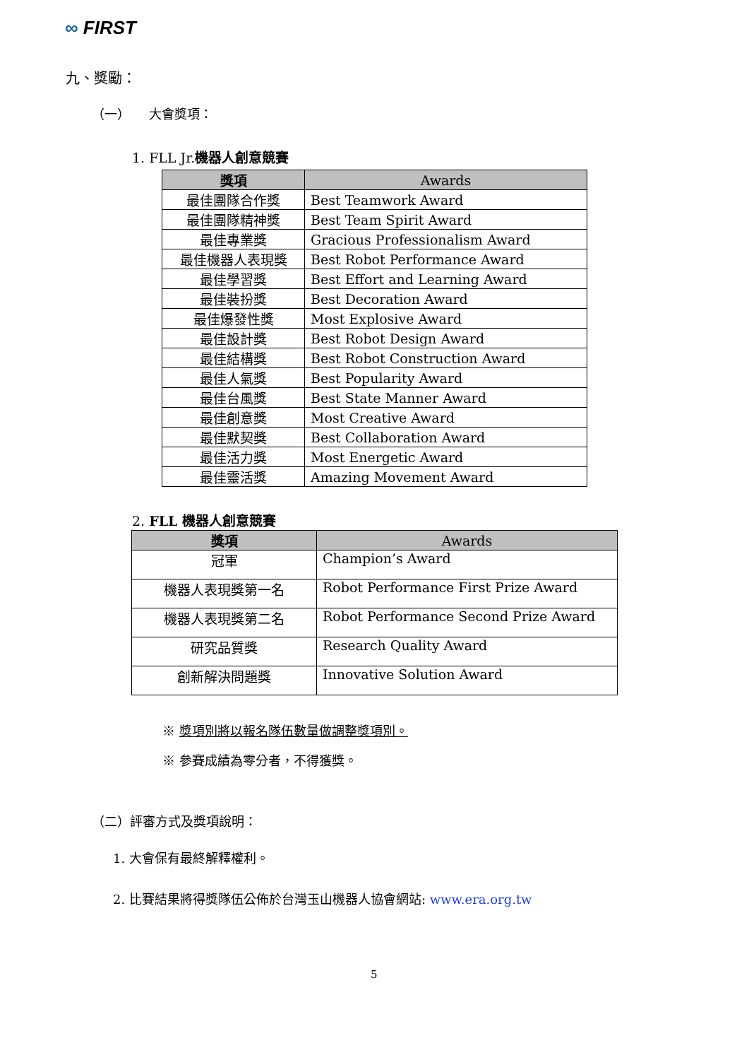∞ FIRST
九、獎勵：
（一）　　大會獎項：
1. FLL Jr.機器人創意競賽
| 獎項 | Awards |
| --- | --- |
| 最佳團隊合作獎 | Best Teamwork Award |
| 最佳團隊精神獎 | Best Team Spirit Award |
| 最佳專業獎 | Gracious Professionalism Award |
| 最佳機器人表現獎 | Best Robot Performance Award |
| 最佳學習獎 | Best Effort and Learning Award |
| 最佳裝扮獎 | Best Decoration Award |
| 最佳爆發性獎 | Most Explosive Award |
| 最佳設計獎 | Best Robot Design Award |
| 最佳結構獎 | Best Robot Construction Award |
| 最佳人氣獎 | Best Popularity Award |
| 最佳台風獎 | Best State Manner Award |
| 最佳創意獎 | Most Creative Award |
| 最佳默契獎 | Best Collaboration Award |
| 最佳活力獎 | Most Energetic Award |
| 最佳靈活獎 | Amazing Movement Award |
2. FLL 機器人創意競賽
| 獎項 | Awards |
| --- | --- |
| 冠軍 | Champion’s Award |
| 機器人表現獎第一名 | Robot Performance First Prize Award |
| 機器人表現獎第二名 | Robot Performance Second Prize Award |
| 研究品質獎 | Research Quality Award |
| 創新解決問題獎 | Innovative Solution Award |
※ 獎項別將以報名隊伍數量做調整獎項別。
※ 參賽成績為零分者，不得獲獎。
（二）評審方式及獎項說明：
1. 大會保有最終解釋權利。
2. 比賽結果將得獎隊伍公佈於台灣玉山機器人協會網站: www.era.org.tw
5